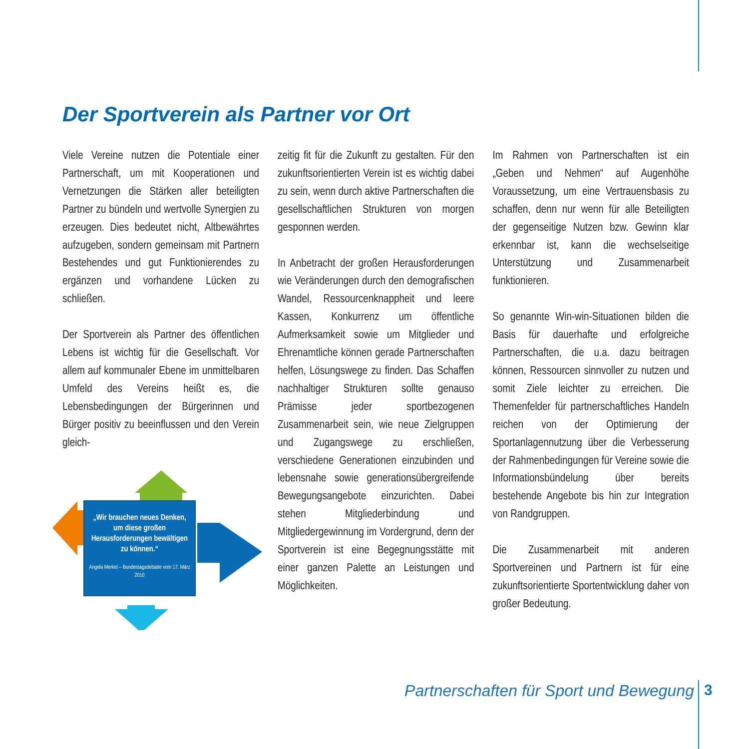Der Sportverein als Partner vor Ort
Viele Vereine nutzen die Potentiale einer Partnerschaft, um mit Kooperationen und Vernetzungen die Stärken aller beteiligten Partner zu bündeln und wertvolle Synergien zu erzeugen. Dies bedeutet nicht, Altbewährtes aufzugeben, sondern gemeinsam mit Partnern Bestehendes und gut Funktionierendes zu ergänzen und vorhandene Lücken zu schließen.
Der Sportverein als Partner des öffentlichen Lebens ist wichtig für die Gesellschaft. Vor allem auf kommunaler Ebene im unmittelbaren Umfeld des Vereins heißt es, die Lebensbedingungen der Bürgerinnen und Bürger positiv zu beeinflussen und den Verein gleich-
„Wir brauchen neues Denken, um diese großen Herausforderungen bewältigen zu können.“
Angela Merkel – Bundestagsdebatte vom 17. März 2010
zeitig fit für die Zukunft zu gestalten. Für den zukunftsorientierten Verein ist es wichtig dabei zu sein, wenn durch aktive Partnerschaften die gesellschaftlichen Strukturen von morgen gesponnen werden.
In Anbetracht der großen Herausforderungen wie Veränderungen durch den demografischen Wandel, Ressourcenknappheit und leere Kassen, Konkurrenz um öffentliche Aufmerksamkeit sowie um Mitglieder und Ehrenamtliche können gerade Partnerschaften helfen, Lösungswege zu finden. Das Schaffen nachhaltiger Strukturen sollte genauso Prämisse jeder sportbezogenen Zusammenarbeit sein, wie neue Zielgruppen und Zugangswege zu erschließen, verschiedene Generationen einzubinden und lebensnahe sowie generationsübergreifende Bewegungsangebote einzurichten. Dabei stehen Mitgliederbindung und Mitgliedergewinnung im Vordergrund, denn der Sportverein ist eine Begegnungsstätte mit einer ganzen Palette an Leistungen und Möglichkeiten.
Im Rahmen von Partnerschaften ist ein „Geben und Nehmen“ auf Augenhöhe Voraussetzung, um eine Vertrauensbasis zu schaffen, denn nur wenn für alle Beteiligten der gegenseitige Nutzen bzw. Gewinn klar erkennbar ist, kann die wechselseitige Unterstützung und Zusammenarbeit funktionieren.
So genannte Win-win-Situationen bilden die Basis für dauerhafte und erfolgreiche Partnerschaften, die u.a. dazu beitragen können, Ressourcen sinnvoller zu nutzen und somit Ziele leichter zu erreichen. Die Themenfelder für partnerschaftliches Handeln reichen von der Optimierung der Sportanlagennutzung über die Verbesserung der Rahmenbedingungen für Vereine sowie die Informationsbündelung über bereits bestehende Angebote bis hin zur Integration von Randgruppen.
Die Zusammenarbeit mit anderen Sportvereinen und Partnern ist für eine zukunftsorientierte Sportentwicklung daher von großer Bedeutung.
Partnerschaften für Sport und Bewegung
3